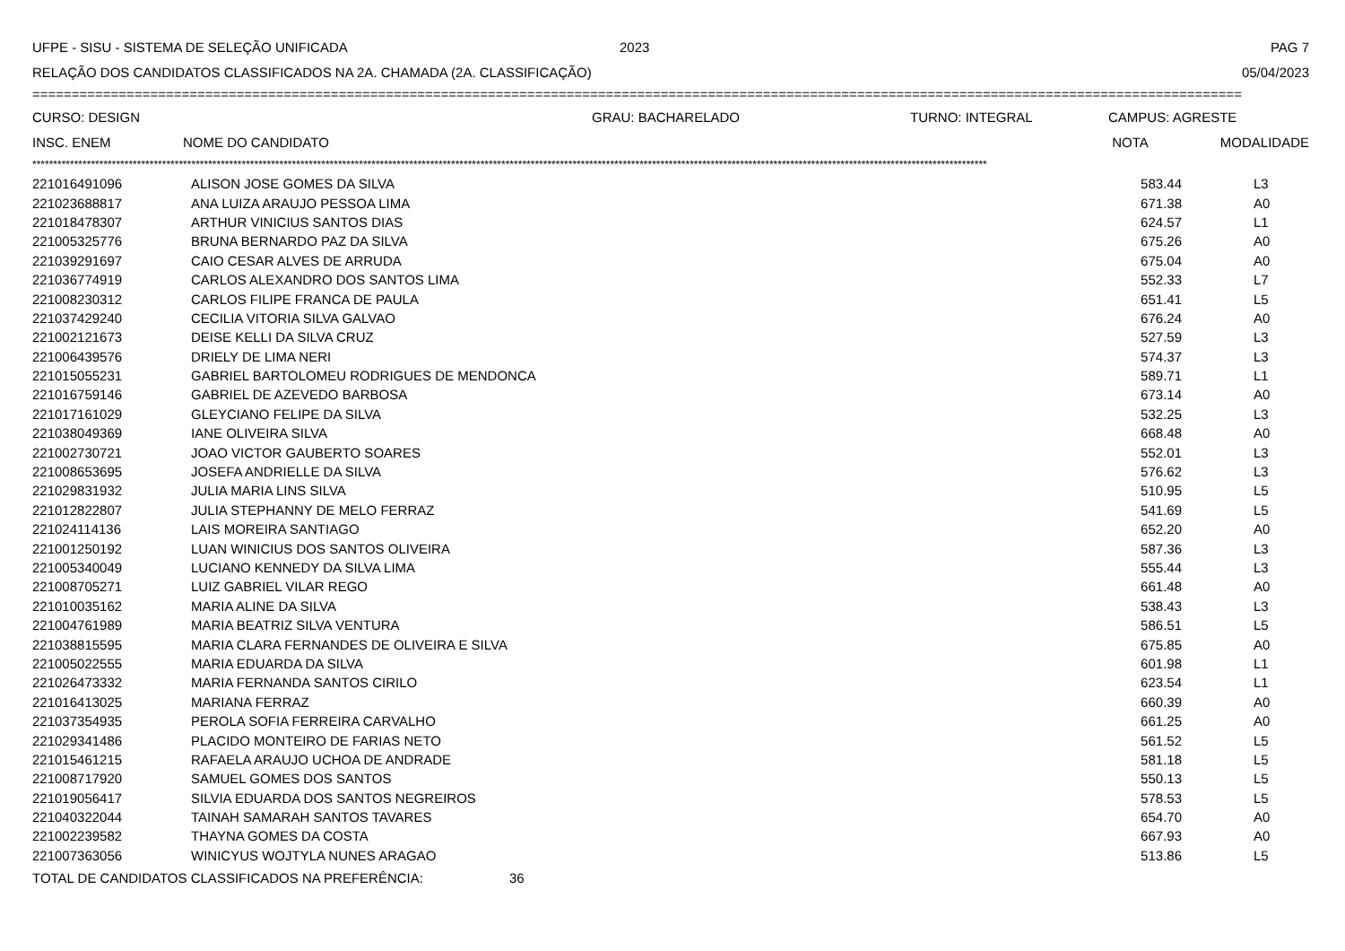UFPE - SISU - SISTEMA DE SELEÇÃO UNIFICADA 2023 PAG 7
RELAÇÃO DOS CANDIDATOS CLASSIFICADOS NA 2A. CHAMADA (2A. CLASSIFICAÇÃO) 05/04/2023
==========================================================================================================================================================
CURSO: DESIGN GRAU: BACHARELADO TURNO: INTEGRAL CAMPUS: AGRESTE
| INSC. ENEM | NOME DO CANDIDATO | NOTA | MODALIDADE |
| --- | --- | --- | --- |
************************************************************************************************************************************************************************************************************************************
| 221016491096 | ALISON JOSE GOMES DA SILVA | 583.44 | L3 |
| 221023688817 | ANA LUIZA ARAUJO PESSOA LIMA | 671.38 | A0 |
| 221018478307 | ARTHUR VINICIUS SANTOS DIAS | 624.57 | L1 |
| 221005325776 | BRUNA BERNARDO PAZ DA SILVA | 675.26 | A0 |
| 221039291697 | CAIO CESAR ALVES DE ARRUDA | 675.04 | A0 |
| 221036774919 | CARLOS ALEXANDRO DOS SANTOS LIMA | 552.33 | L7 |
| 221008230312 | CARLOS FILIPE FRANCA DE PAULA | 651.41 | L5 |
| 221037429240 | CECILIA VITORIA SILVA GALVAO | 676.24 | A0 |
| 221002121673 | DEISE KELLI DA SILVA CRUZ | 527.59 | L3 |
| 221006439576 | DRIELY DE LIMA NERI | 574.37 | L3 |
| 221015055231 | GABRIEL BARTOLOMEU RODRIGUES DE MENDONCA | 589.71 | L1 |
| 221016759146 | GABRIEL DE AZEVEDO BARBOSA | 673.14 | A0 |
| 221017161029 | GLEYCIANO FELIPE DA SILVA | 532.25 | L3 |
| 221038049369 | IANE OLIVEIRA SILVA | 668.48 | A0 |
| 221002730721 | JOAO VICTOR GAUBERTO SOARES | 552.01 | L3 |
| 221008653695 | JOSEFA ANDRIELLE DA SILVA | 576.62 | L3 |
| 221029831932 | JULIA MARIA LINS SILVA | 510.95 | L5 |
| 221012822807 | JULIA STEPHANNY DE MELO FERRAZ | 541.69 | L5 |
| 221024114136 | LAIS MOREIRA SANTIAGO | 652.20 | A0 |
| 221001250192 | LUAN WINICIUS DOS SANTOS OLIVEIRA | 587.36 | L3 |
| 221005340049 | LUCIANO KENNEDY DA SILVA LIMA | 555.44 | L3 |
| 221008705271 | LUIZ GABRIEL VILAR REGO | 661.48 | A0 |
| 221010035162 | MARIA ALINE DA SILVA | 538.43 | L3 |
| 221004761989 | MARIA BEATRIZ SILVA VENTURA | 586.51 | L5 |
| 221038815595 | MARIA CLARA FERNANDES DE OLIVEIRA E SILVA | 675.85 | A0 |
| 221005022555 | MARIA EDUARDA DA SILVA | 601.98 | L1 |
| 221026473332 | MARIA FERNANDA SANTOS CIRILO | 623.54 | L1 |
| 221016413025 | MARIANA FERRAZ | 660.39 | A0 |
| 221037354935 | PEROLA SOFIA FERREIRA CARVALHO | 661.25 | A0 |
| 221029341486 | PLACIDO MONTEIRO DE FARIAS NETO | 561.52 | L5 |
| 221015461215 | RAFAELA ARAUJO UCHOA DE ANDRADE | 581.18 | L5 |
| 221008717920 | SAMUEL GOMES DOS SANTOS | 550.13 | L5 |
| 221019056417 | SILVIA EDUARDA DOS SANTOS NEGREIROS | 578.53 | L5 |
| 221040322044 | TAINAH SAMARAH SANTOS TAVARES | 654.70 | A0 |
| 221002239582 | THAYNA GOMES DA COSTA | 667.93 | A0 |
| 221007363056 | WINICYUS WOJTYLA NUNES ARAGAO | 513.86 | L5 |
TOTAL DE CANDIDATOS CLASSIFICADOS NA PREFERÊNCIA: 36